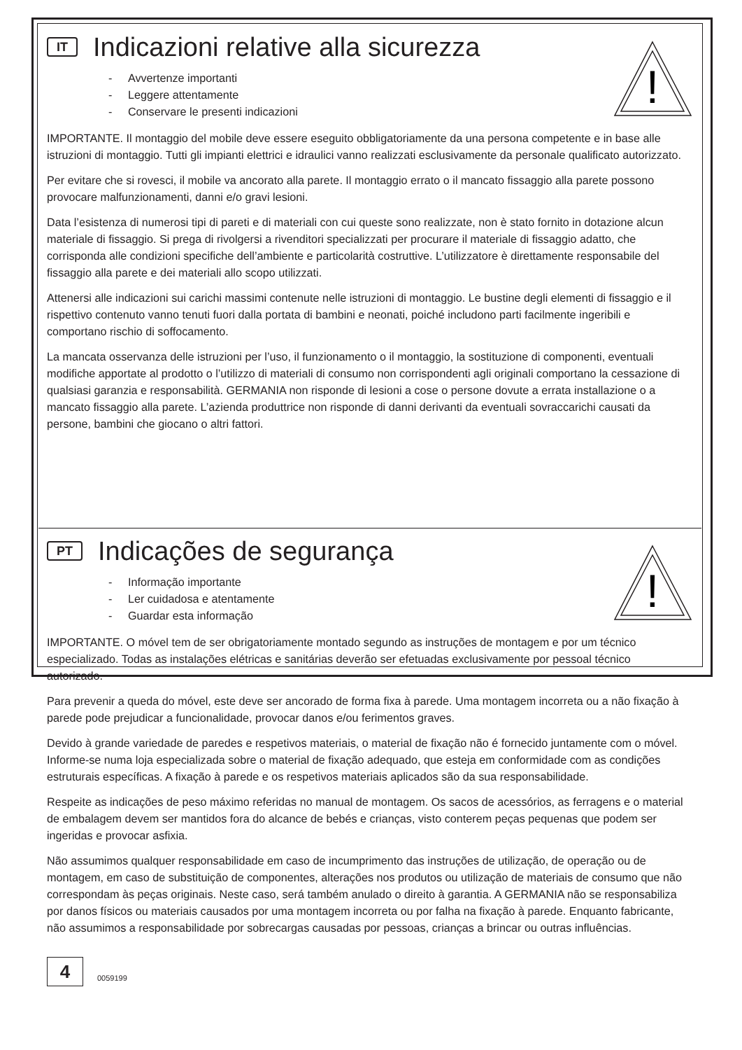!
IT Indicazioni relative alla sicurezza
- Avvertenze importanti
- Leggere attentamente
- Conservare le presenti indicazioni
IMPORTANTE. Il montaggio del mobile deve essere eseguito obbligatoriamente da una persona competente e in base alle istruzioni di montaggio. Tutti gli impianti elettrici e idraulici vanno realizzati esclusivamente da personale qualificato autorizzato.
Per evitare che si rovesci, il mobile va ancorato alla parete. Il montaggio errato o il mancato fissaggio alla parete possono provocare malfunzionamenti, danni e/o gravi lesioni.
Data l’esistenza di numerosi tipi di pareti e di materiali con cui queste sono realizzate, non è stato fornito in dotazione alcun materiale di fissaggio. Si prega di rivolgersi a rivenditori specializzati per procurare il materiale di fissaggio adatto, che corrisponda alle condizioni specifiche dell’ambiente e particolarità costruttive. L’utilizzatore è direttamente responsabile del fissaggio alla parete e dei materiali allo scopo utilizzati.
Attenersi alle indicazioni sui carichi massimi contenute nelle istruzioni di montaggio. Le bustine degli elementi di fissaggio e il rispettivo contenuto vanno tenuti fuori dalla portata di bambini e neonati, poiché includono parti facilmente ingeribili e comportano rischio di soffocamento.
La mancata osservanza delle istruzioni per l’uso, il funzionamento o il montaggio, la sostituzione di componenti, eventuali modifiche apportate al prodotto o l’utilizzo di materiali di consumo non corrispondenti agli originali comportano la cessazione di qualsiasi garanzia e responsabilità. GERMANIA non risponde di lesioni a cose o persone dovute a errata installazione o a mancato fissaggio alla parete. L’azienda produttrice non risponde di danni derivanti da eventuali sovraccarichi causati da persone, bambini che giocano o altri fattori.
!
PT Indicações de segurança
- Informação importante
- Ler cuidadosa e atentamente
- Guardar esta informação
IMPORTANTE. O móvel tem de ser obrigatoriamente montado segundo as instruções de montagem e por um técnico especializado. Todas as instalações elétricas e sanitárias deverão ser efetuadas exclusivamente por pessoal técnico autorizado.
Para prevenir a queda do móvel, este deve ser ancorado de forma fixa à parede. Uma montagem incorreta ou a não fixação à parede pode prejudicar a funcionalidade, provocar danos e/ou ferimentos graves.
Devido à grande variedade de paredes e respetivos materiais, o material de fixação não é fornecido juntamente com o móvel. Informe-se numa loja especializada sobre o material de fixação adequado, que esteja em conformidade com as condições estruturais específicas. A fixação à parede e os respetivos materiais aplicados são da sua responsabilidade.
Respeite as indicações de peso máximo referidas no manual de montagem. Os sacos de acessórios, as ferragens e o material de embalagem devem ser mantidos fora do alcance de bebés e crianças, visto conterem peças pequenas que podem ser ingeridas e provocar asfixia.
Não assumimos qualquer responsabilidade em caso de incumprimento das instruções de utilização, de operação ou de montagem, em caso de substituição de componentes, alterações nos produtos ou utilização de materiais de consumo que não correspondam às peças originais. Neste caso, será também anulado o direito à garantia. A GERMANIA não se responsabiliza por danos físicos ou materiais causados por uma montagem incorreta ou por falha na fixação à parede. Enquanto fabricante, não assumimos a responsabilidade por sobrecargas causadas por pessoas, crianças a brincar ou outras influências.
4
0059199